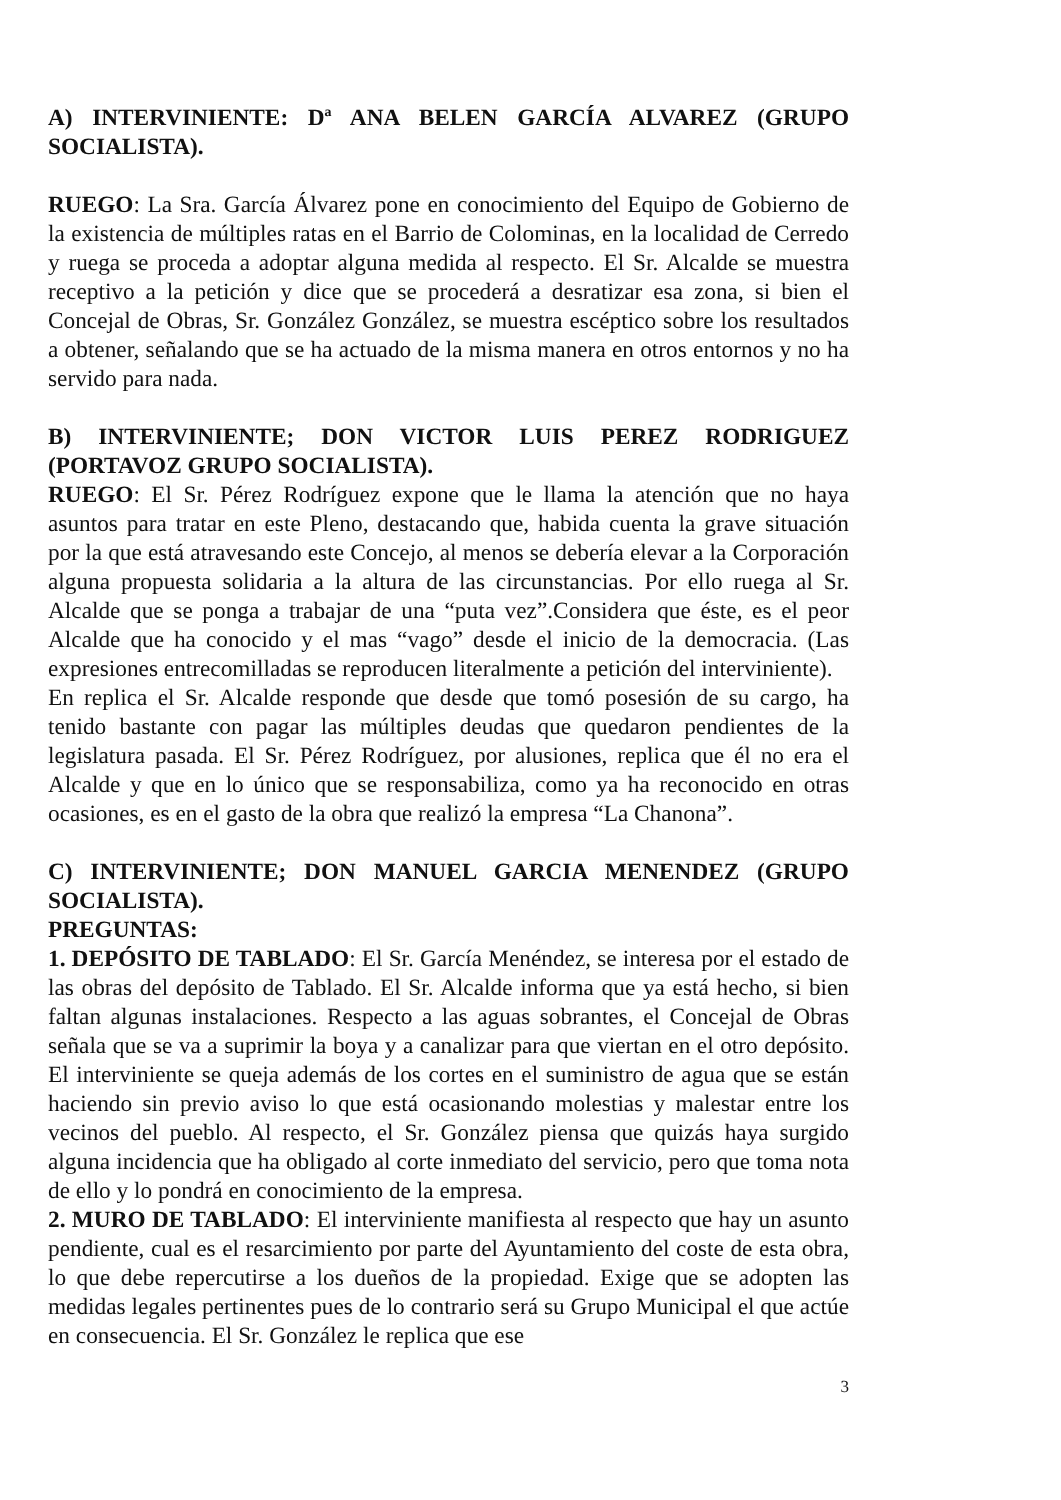A) INTERVINIENTE: Dª ANA BELEN GARCÍA ALVAREZ (GRUPO SOCIALISTA).
RUEGO: La Sra. García Álvarez pone en conocimiento del Equipo de Gobierno de la existencia de múltiples ratas en el Barrio de Colominas, en la localidad de Cerredo y ruega se proceda a adoptar alguna medida al respecto. El Sr. Alcalde se muestra receptivo a la petición y dice que se procederá a desratizar esa zona, si bien el Concejal de Obras, Sr. González González, se muestra escéptico sobre los resultados a obtener, señalando que se ha actuado de la misma manera en otros entornos y no ha servido para nada.
B) INTERVINIENTE; DON VICTOR LUIS PEREZ RODRIGUEZ (PORTAVOZ GRUPO SOCIALISTA).
RUEGO: El Sr. Pérez Rodríguez expone que le llama la atención que no haya asuntos para tratar en este Pleno, destacando que, habida cuenta la grave situación por la que está atravesando este Concejo, al menos se debería elevar a la Corporación alguna propuesta solidaria a la altura de las circunstancias. Por ello ruega al Sr. Alcalde que se ponga a trabajar de una “puta vez”.Considera que éste, es el peor Alcalde que ha conocido y el mas “vago” desde el inicio de la democracia. (Las expresiones entrecomilladas se reproducen literalmente a petición del interviniente).
En replica el Sr. Alcalde responde que desde que tomó posesión de su cargo, ha tenido bastante con pagar las múltiples deudas que quedaron pendientes de la legislatura pasada. El Sr. Pérez Rodríguez, por alusiones, replica que él no era el Alcalde y que en lo único que se responsabiliza, como ya ha reconocido en otras ocasiones, es en el gasto de la obra que realizó la empresa “La Chanona”.
C) INTERVINIENTE; DON MANUEL GARCIA MENENDEZ (GRUPO SOCIALISTA).
PREGUNTAS:
1. DEPÓSITO DE TABLADO: El Sr. García Menéndez, se interesa por el estado de las obras del depósito de Tablado. El Sr. Alcalde informa que ya está hecho, si bien faltan algunas instalaciones. Respecto a las aguas sobrantes, el Concejal de Obras señala que se va a suprimir la boya y a canalizar para que viertan en el otro depósito. El interviniente se queja además de los cortes en el suministro de agua que se están haciendo sin previo aviso lo que está ocasionando molestias y malestar entre los vecinos del pueblo. Al respecto, el Sr. González piensa que quizás haya surgido alguna incidencia que ha obligado al corte inmediato del servicio, pero que toma nota de ello y lo pondrá en conocimiento de la empresa.
2. MURO DE TABLADO: El interviniente manifiesta al respecto que hay un asunto pendiente, cual es el resarcimiento por parte del Ayuntamiento del coste de esta obra, lo que debe repercutirse a los dueños de la propiedad. Exige que se adopten las medidas legales pertinentes pues de lo contrario será su Grupo Municipal el que actúe en consecuencia. El Sr. González le replica que ese
3